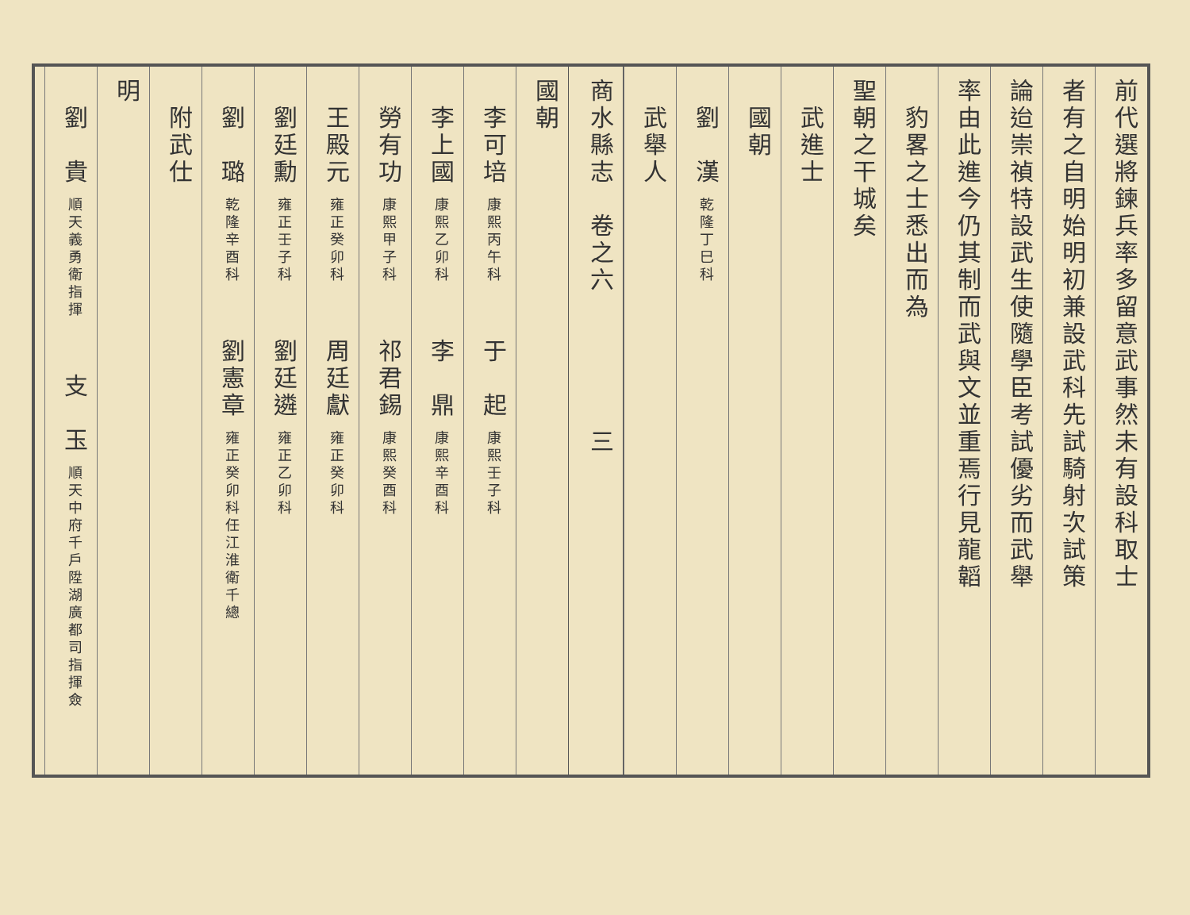前代選將鍊兵率多留意武事然未有設科取士
者有之自明始明初兼設武科先試騎射次試策
論迨崇禎特設武生使隨學臣考試優劣而武舉
率由此進今仍其制而武與文並重焉行見龍韜
　豹畧之士悉出而為
聖朝之干城矣
　武進士
　國朝
　劉　漢 乾隆丁巳科
　武舉人
商水縣志　卷之六　　　　　三
國朝
　李可培 康熙丙午科　　于　起 康熙壬子科
　李上國 康熙乙卯科　　李　鼎 康熙辛酉科
　勞有功 康熙甲子科　　祁君錫 康熙癸酉科
　王殿元 雍正癸卯科　　周廷獻 雍正癸卯科
　劉廷勳 雍正壬子科　　劉廷遴 雍正乙卯科
　劉　璐 乾隆辛酉科　　劉憲章 雍正癸卯科任江淮衛千總
　附武仕
明
　劉　貴 順天義勇衛指揮　　支　玉 順天中府千戶陞湖廣都司指揮僉